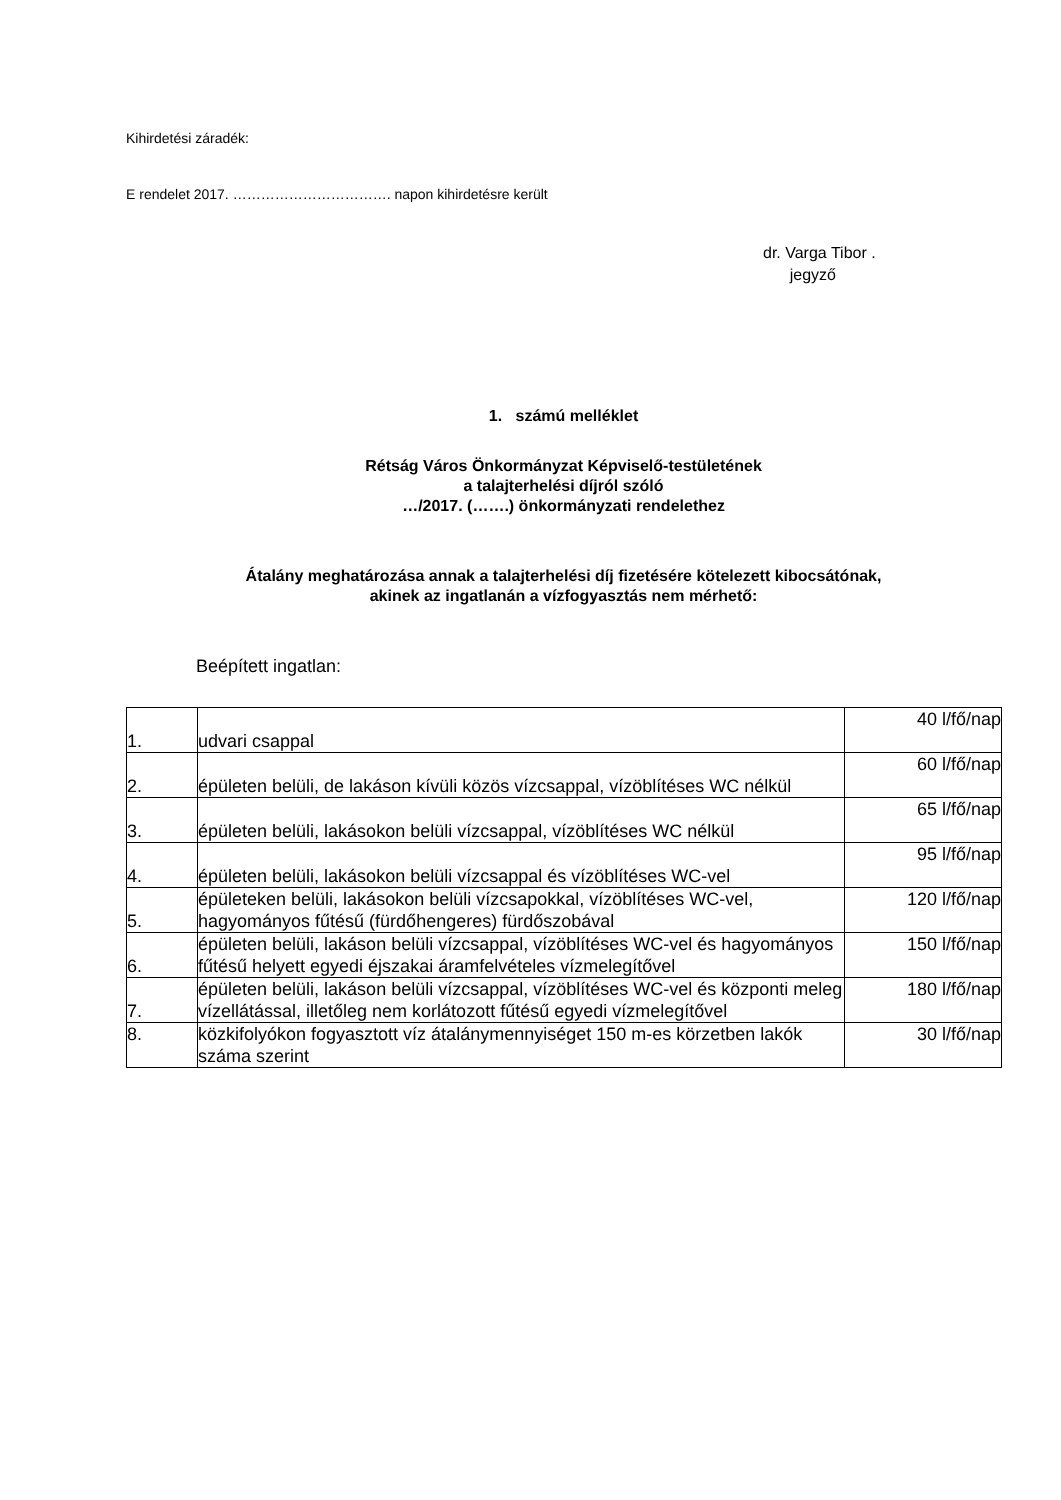Kihirdetési záradék:
E rendelet 2017. ……………………………. napon kihirdetésre került
dr. Varga Tibor .
jegyző
1. számú melléklet
Rétság Város Önkormányzat Képviselő-testületének
a talajterhelési díjról szóló
…/2017. (…….) önkormányzati rendelethez
Átalány meghatározása annak a talajterhelési díj fizetésére kötelezett kibocsátónak,
akinek az ingatlanán a vízfogyasztás nem mérhető:
Beépített ingatlan:
| 1. | udvari csappal | 40 l/fő/nap |
| 2. | épületen belüli, de lakáson kívüli közös vízcsappal, vízöblítéses WC nélkül | 60 l/fő/nap |
| 3. | épületen belüli, lakásokon belüli vízcsappal, vízöblítéses WC nélkül | 65 l/fő/nap |
| 4. | épületen belüli, lakásokon belüli vízcsappal és vízöblítéses WC-vel | 95 l/fő/nap |
| 5. | épületeken belüli, lakásokon belüli vízcsapokkal, vízöblítéses WC-vel, hagyományos fűtésű (fürdőhengeres) fürdőszobával | 120 l/fő/nap |
| 6. | épületen belüli, lakáson belüli vízcsappal, vízöblítéses WC-vel és hagyományos fűtésű helyett egyedi éjszakai áramfelvételes vízmelegítővel | 150 l/fő/nap |
| 7. | épületen belüli, lakáson belüli vízcsappal, vízöblítéses WC-vel és központi meleg vízellátással, illetőleg nem korlátozott fűtésű egyedi vízmelegítővel | 180 l/fő/nap |
| 8. | közkifolyókon fogyasztott víz átalánymennyiséget 150 m-es körzetben lakók száma szerint | 30 l/fő/nap |